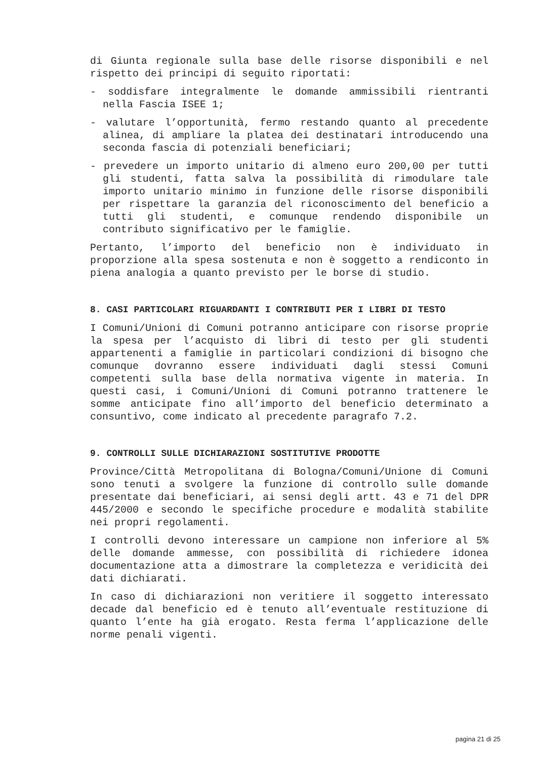di Giunta regionale sulla base delle risorse disponibili e nel rispetto dei principi di seguito riportati:
- soddisfare integralmente le domande ammissibili rientranti nella Fascia ISEE 1;
- valutare l’opportunità, fermo restando quanto al precedente alinea, di ampliare la platea dei destinatari introducendo una seconda fascia di potenziali beneficiari;
- prevedere un importo unitario di almeno euro 200,00 per tutti gli studenti, fatta salva la possibilità di rimodulare tale importo unitario minimo in funzione delle risorse disponibili per rispettare la garanzia del riconoscimento del beneficio a tutti gli studenti, e comunque rendendo disponibile un contributo significativo per le famiglie.
Pertanto, l’importo del beneficio non è individuato in proporzione alla spesa sostenuta e non è soggetto a rendiconto in piena analogia a quanto previsto per le borse di studio.
8. CASI PARTICOLARI RIGUARDANTI I CONTRIBUTI PER I LIBRI DI TESTO
I Comuni/Unioni di Comuni potranno anticipare con risorse proprie la spesa per l’acquisto di libri di testo per gli studenti appartenenti a famiglie in particolari condizioni di bisogno che comunque dovranno essere individuati dagli stessi Comuni competenti sulla base della normativa vigente in materia. In questi casi, i Comuni/Unioni di Comuni potranno trattenere le somme anticipate fino all’importo del beneficio determinato a consuntivo, come indicato al precedente paragrafo 7.2.
9. CONTROLLI SULLE DICHIARAZIONI SOSTITUTIVE PRODOTTE
Province/Città Metropolitana di Bologna/Comuni/Unione di Comuni sono tenuti a svolgere la funzione di controllo sulle domande presentate dai beneficiari, ai sensi degli artt. 43 e 71 del DPR 445/2000 e secondo le specifiche procedure e modalità stabilite nei propri regolamenti.
I controlli devono interessare un campione non inferiore al 5% delle domande ammesse, con possibilità di richiedere idonea documentazione atta a dimostrare la completezza e veridicità dei dati dichiarati.
In caso di dichiarazioni non veritiere il soggetto interessato decade dal beneficio ed è tenuto all’eventuale restituzione di quanto l’ente ha già erogato. Resta ferma l’applicazione delle norme penali vigenti.
pagina 21 di 25